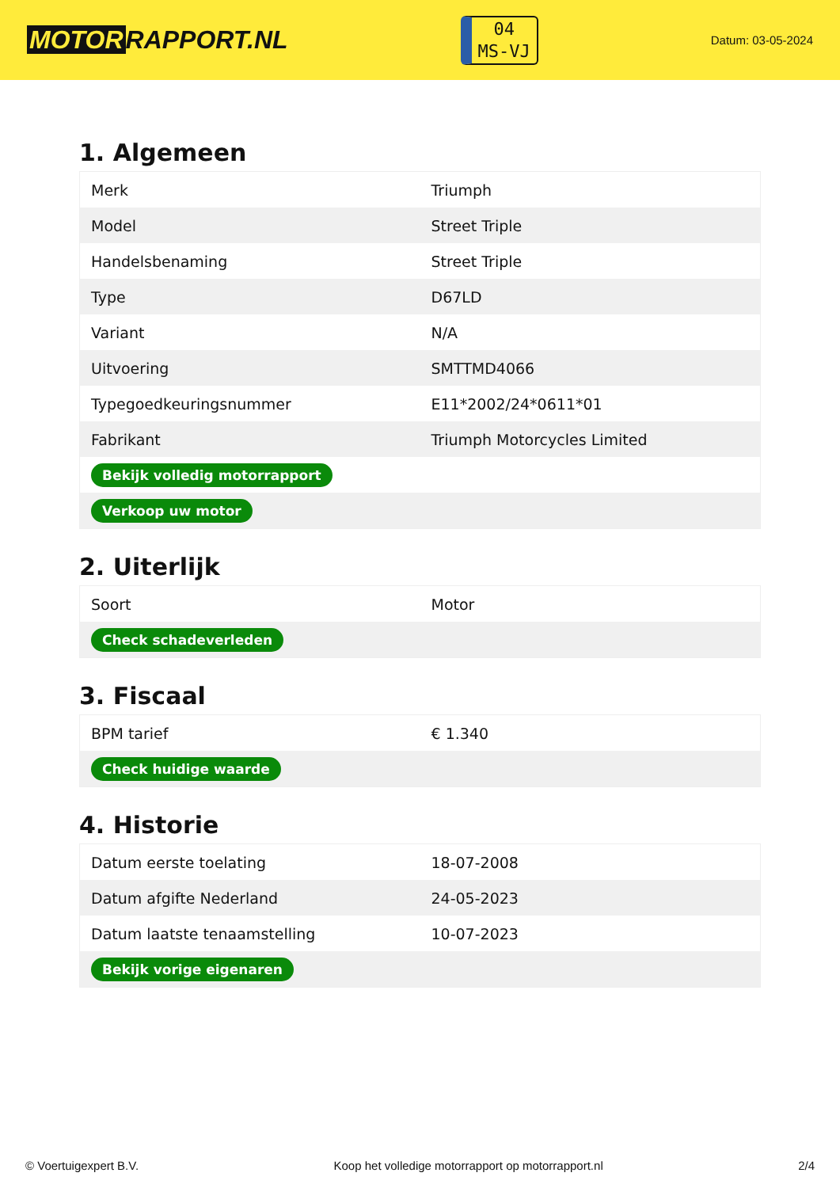MOTOR RAPPORT.NL
04
MS-VJ
Datum: 03-05-2024
1. Algemeen
| Merk | Triumph |
| Model | Street Triple |
| Handelsbenaming | Street Triple |
| Type | D67LD |
| Variant | N/A |
| Uitvoering | SMTTMD4066 |
| Typegoedkeuringsnummer | E11*2002/24*0611*01 |
| Fabrikant | Triumph Motorcycles Limited |
| Bekijk volledig motorrapport | |
| Verkoop uw motor | |
2. Uiterlijk
| Soort | Motor |
| Check schadeverleden | |
3. Fiscaal
| BPM tarief | € 1.340 |
| Check huidige waarde | |
4. Historie
| Datum eerste toelating | 18-07-2008 |
| Datum afgifte Nederland | 24-05-2023 |
| Datum laatste tenaamstelling | 10-07-2023 |
| Bekijk vorige eigenaren | |
© Voertuigexpert B.V. Koop het volledige motorrapport op motorrapport.nl 2/4